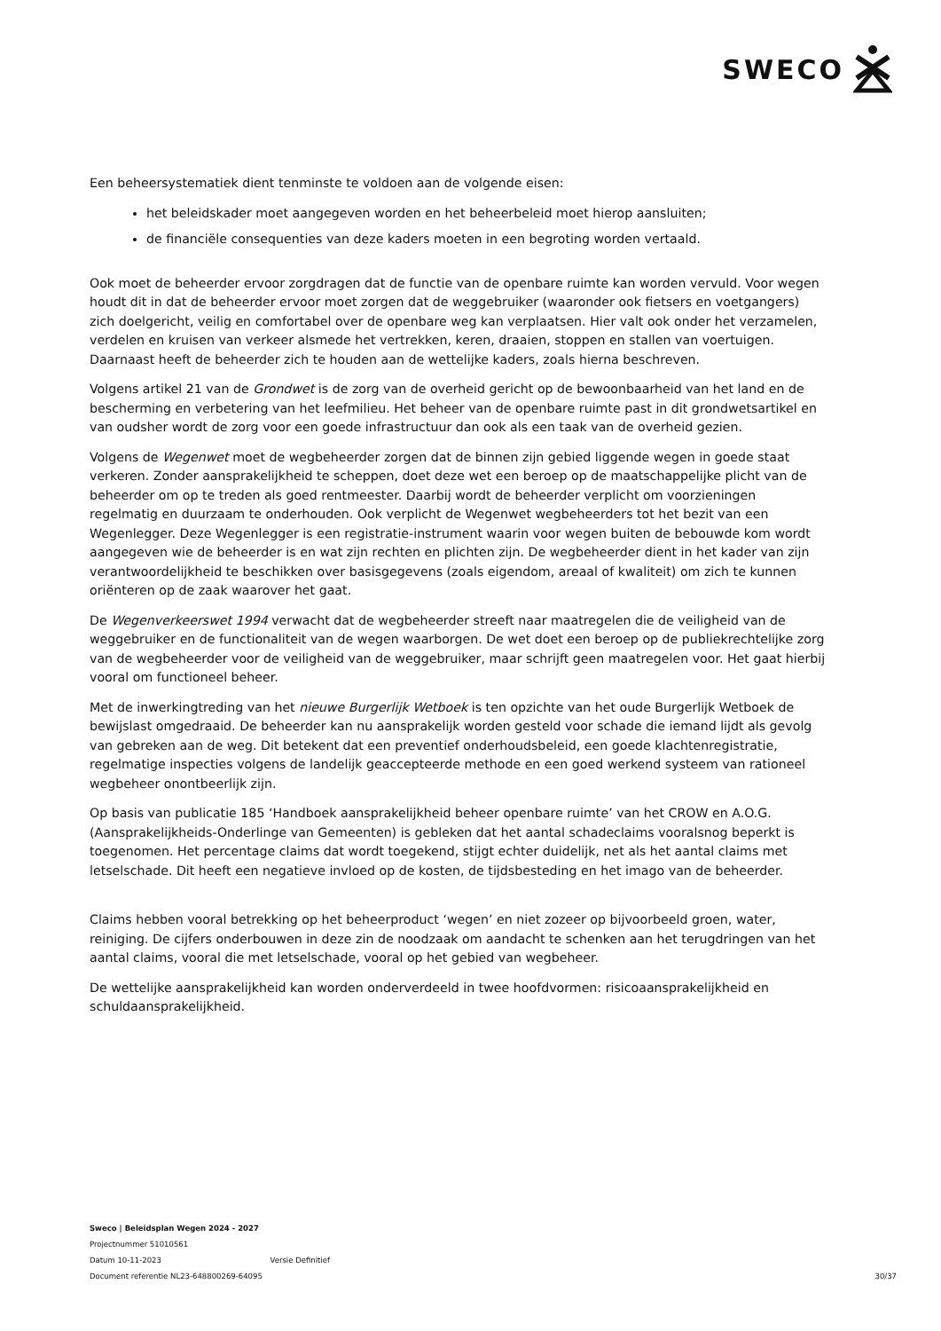SWECO
Een beheersystematiek dient tenminste te voldoen aan de volgende eisen:
het beleidskader moet aangegeven worden en het beheerbeleid moet hierop aansluiten;
de financiële consequenties van deze kaders moeten in een begroting worden vertaald.
Ook moet de beheerder ervoor zorgdragen dat de functie van de openbare ruimte kan worden vervuld. Voor wegen houdt dit in dat de beheerder ervoor moet zorgen dat de weggebruiker (waaronder ook fietsers en voetgangers) zich doelgericht, veilig en comfortabel over de openbare weg kan verplaatsen. Hier valt ook onder het verzamelen, verdelen en kruisen van verkeer alsmede het vertrekken, keren, draaien, stoppen en stallen van voertuigen. Daarnaast heeft de beheerder zich te houden aan de wettelijke kaders, zoals hierna beschreven.
Volgens artikel 21 van de Grondwet is de zorg van de overheid gericht op de bewoonbaarheid van het land en de bescherming en verbetering van het leefmilieu. Het beheer van de openbare ruimte past in dit grondwetsartikel en van oudsher wordt de zorg voor een goede infrastructuur dan ook als een taak van de overheid gezien.
Volgens de Wegenwet moet de wegbeheerder zorgen dat de binnen zijn gebied liggende wegen in goede staat verkeren. Zonder aansprakelijkheid te scheppen, doet deze wet een beroep op de maatschappelijke plicht van de beheerder om op te treden als goed rentmeester. Daarbij wordt de beheerder verplicht om voorzieningen regelmatig en duurzaam te onderhouden. Ook verplicht de Wegenwet wegbeheerders tot het bezit van een Wegenlegger. Deze Wegenlegger is een registratie-instrument waarin voor wegen buiten de bebouwde kom wordt aangegeven wie de beheerder is en wat zijn rechten en plichten zijn. De wegbeheerder dient in het kader van zijn verantwoordelijkheid te beschikken over basisgegevens (zoals eigendom, areaal of kwaliteit) om zich te kunnen oriënteren op de zaak waarover het gaat.
De Wegenverkeerswet 1994 verwacht dat de wegbeheerder streeft naar maatregelen die de veiligheid van de weggebruiker en de functionaliteit van de wegen waarborgen. De wet doet een beroep op de publiekrechtelijke zorg van de wegbeheerder voor de veiligheid van de weggebruiker, maar schrijft geen maatregelen voor. Het gaat hierbij vooral om functioneel beheer.
Met de inwerkingtreding van het nieuwe Burgerlijk Wetboek is ten opzichte van het oude Burgerlijk Wetboek de bewijslast omgedraaid. De beheerder kan nu aansprakelijk worden gesteld voor schade die iemand lijdt als gevolg van gebreken aan de weg. Dit betekent dat een preventief onderhoudsbeleid, een goede klachtenregistratie, regelmatige inspecties volgens de landelijk geaccepteerde methode en een goed werkend systeem van rationeel wegbeheer onontbeerlijk zijn.
Op basis van publicatie 185 ‘Handboek aansprakelijkheid beheer openbare ruimte’ van het CROW en A.O.G. (Aansprakelijkheids-Onderlinge van Gemeenten) is gebleken dat het aantal schadeclaims vooralsnog beperkt is toegenomen. Het percentage claims dat wordt toegekend, stijgt echter duidelijk, net als het aantal claims met letselschade. Dit heeft een negatieve invloed op de kosten, de tijdsbesteding en het imago van de beheerder.
Claims hebben vooral betrekking op het beheerproduct ‘wegen’ en niet zozeer op bijvoorbeeld groen, water, reiniging. De cijfers onderbouwen in deze zin de noodzaak om aandacht te schenken aan het terugdringen van het aantal claims, vooral die met letselschade, vooral op het gebied van wegbeheer.
De wettelijke aansprakelijkheid kan worden onderverdeeld in twee hoofdvormen: risicoaansprakelijkheid en schuldaansprakelijkheid.
Sweco | Beleidsplan Wegen 2024 - 2027
Projectnummer 51010561
Datum 10-11-2023 Versie Definitief
Document referentie NL23-648800269-64095 30/37